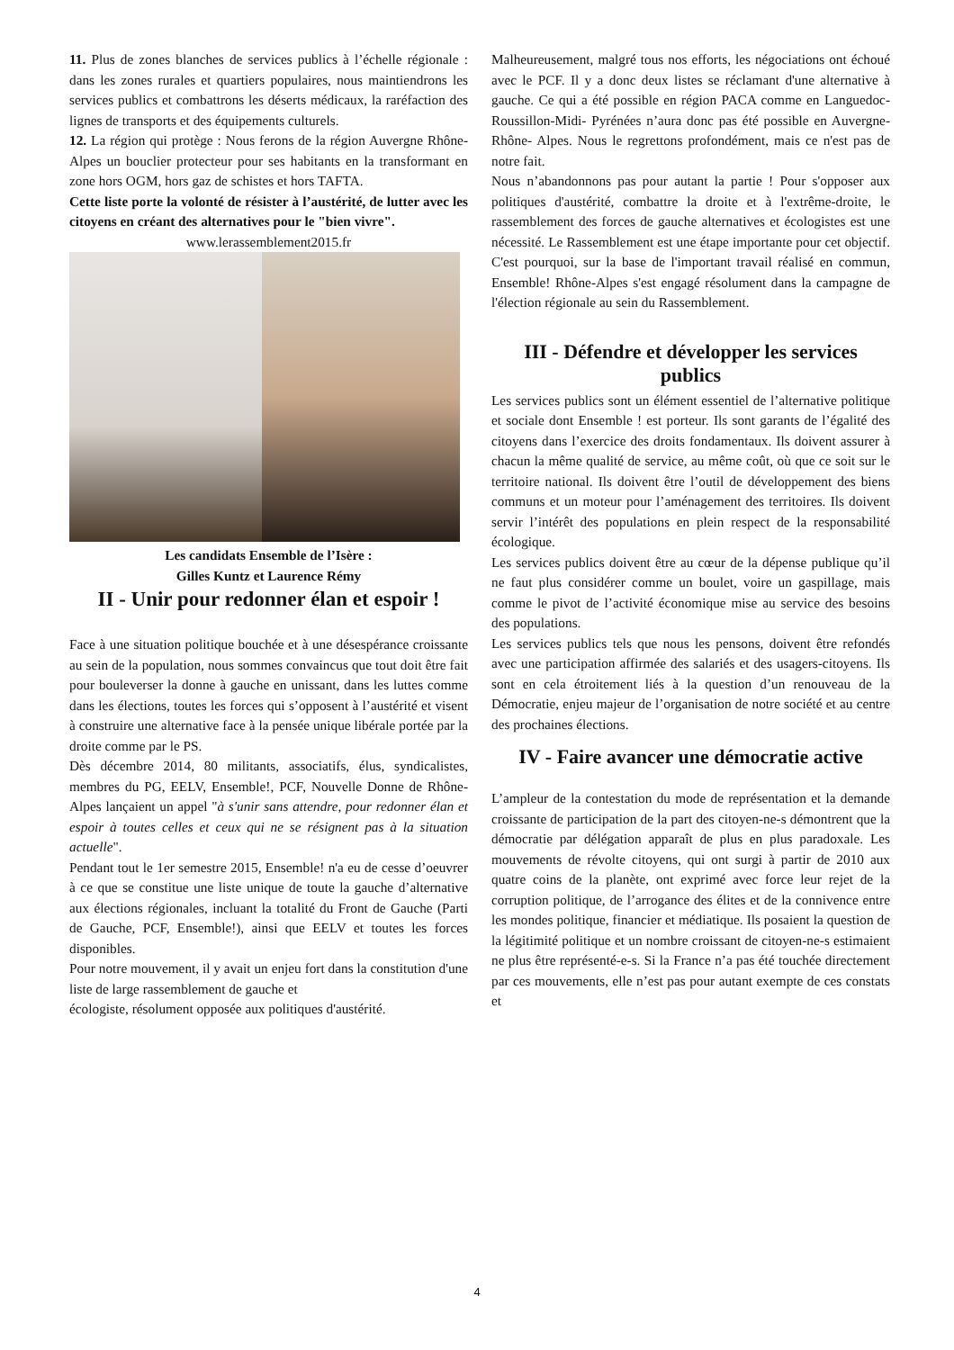11. Plus de zones blanches de services publics à l’échelle régionale : dans les zones rurales et quartiers populaires, nous maintiendrons les services publics et combattrons les déserts médicaux, la raréfaction des lignes de transports et des équipements culturels.
12. La région qui protège : Nous ferons de la région Auvergne Rhône-Alpes un bouclier protecteur pour ses habitants en la transformant en zone hors OGM, hors gaz de schistes et hors TAFTA.
Cette liste porte la volonté de résister à l’austérité, de lutter avec les citoyens en créant des alternatives pour le "bien vivre".
www.lerassemblement2015.fr
Les candidats Ensemble de l’Isère :
Gilles Kuntz et Laurence Rémy
II - Unir pour redonner élan et espoir !
Face à une situation politique bouchée et à une désespérance croissante au sein de la population, nous sommes convaincus que tout doit être fait pour bouleverser la donne à gauche en unissant, dans les luttes comme dans les élections, toutes les forces qui s’opposent à l’austérité et visent à construire une alternative face à la pensée unique libérale portée par la droite comme par le PS.
Dès décembre 2014, 80 militants, associatifs, élus, syndicalistes, membres du PG, EELV, Ensemble!, PCF, Nouvelle Donne de Rhône- Alpes lançaient un appel "à s'unir sans attendre, pour redonner élan et espoir à toutes celles et ceux qui ne se résignent pas à la situation actuelle".
Pendant tout le 1er semestre 2015, Ensemble! n'a eu de cesse d’oeuvrer à ce que se constitue une liste unique de toute la gauche d’alternative aux élections régionales, incluant la totalité du Front de Gauche (Parti de Gauche, PCF, Ensemble!), ainsi que EELV et toutes les forces disponibles.
Pour notre mouvement, il y avait un enjeu fort dans la constitution d'une liste de large rassemblement de gauche et
écologiste, résolument opposée aux politiques d'austérité.
Malheureusement, malgré tous nos efforts, les négociations ont échoué avec le PCF. Il y a donc deux listes se réclamant d'une alternative à gauche. Ce qui a été possible en région PACA comme en Languedoc-Roussillon-Midi- Pyrénées n’aura donc pas été possible en Auvergne-Rhône- Alpes. Nous le regrettons profondément, mais ce n'est pas de notre fait.
Nous n’abandonnons pas pour autant la partie ! Pour s'opposer aux politiques d'austérité, combattre la droite et à l'extrême-droite, le rassemblement des forces de gauche alternatives et écologistes est une nécessité. Le Rassemblement est une étape importante pour cet objectif. C'est pourquoi, sur la base de l'important travail réalisé en commun, Ensemble! Rhône-Alpes s'est engagé résolument dans la campagne de l'élection régionale au sein du Rassemblement.
III - Défendre et développer les services publics
Les services publics sont un élément essentiel de l’alternative politique et sociale dont Ensemble ! est porteur. Ils sont garants de l’égalité des citoyens dans l’exercice des droits fondamentaux. Ils doivent assurer à chacun la même qualité de service, au même coût, où que ce soit sur le territoire national. Ils doivent être l’outil de développement des biens communs et un moteur pour l’aménagement des territoires. Ils doivent servir l’intérêt des populations en plein respect de la responsabilité écologique.
Les services publics doivent être au cœur de la dépense publique qu’il ne faut plus considérer comme un boulet, voire un gaspillage, mais comme le pivot de l’activité économique mise au service des besoins des populations.
Les services publics tels que nous les pensons, doivent être refondés avec une participation affirmée des salariés et des usagers-citoyens. Ils sont en cela étroitement liés à la question d’un renouveau de la Démocratie, enjeu majeur de l’organisation de notre société et au centre des prochaines élections.
IV - Faire avancer une démocratie active
L’ampleur de la contestation du mode de représentation et la demande croissante de participation de la part des citoyen-ne-s démontrent que la démocratie par délégation apparaît de plus en plus paradoxale. Les mouvements de révolte citoyens, qui ont surgi à partir de 2010 aux quatre coins de la planète, ont exprimé avec force leur rejet de la corruption politique, de l’arrogance des élites et de la connivence entre les mondes politique, financier et médiatique. Ils posaient la question de la légitimité politique et un nombre croissant de citoyen-ne-s estimaient ne plus être représenté-e-s. Si la France n’a pas été touchée directement par ces mouvements, elle n’est pas pour autant exempte de ces constats et
4